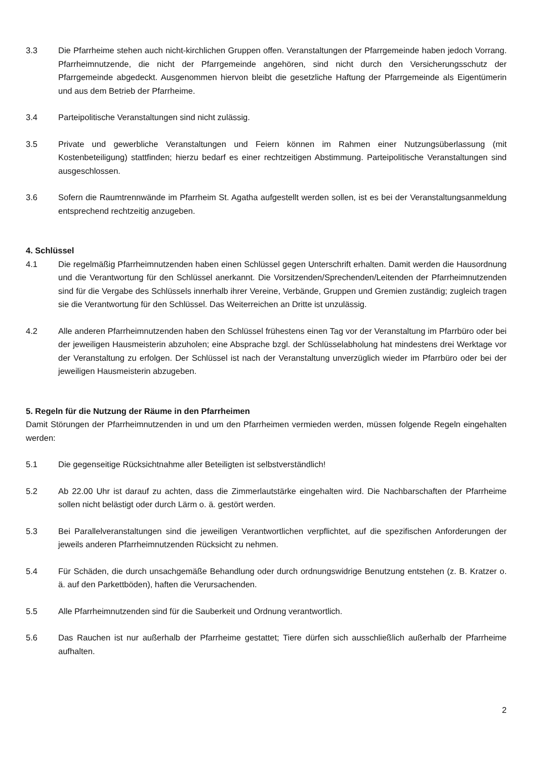3.3 Die Pfarrheime stehen auch nicht-kirchlichen Gruppen offen. Veranstaltungen der Pfarrgemeinde haben jedoch Vorrang. Pfarrheimnutzende, die nicht der Pfarrgemeinde angehören, sind nicht durch den Versicherungsschutz der Pfarrgemeinde abgedeckt. Ausgenommen hiervon bleibt die gesetzliche Haftung der Pfarrgemeinde als Eigentümerin und aus dem Betrieb der Pfarrheime.
3.4 Parteipolitische Veranstaltungen sind nicht zulässig.
3.5 Private und gewerbliche Veranstaltungen und Feiern können im Rahmen einer Nutzungsüberlassung (mit Kostenbeteiligung) stattfinden; hierzu bedarf es einer rechtzeitigen Abstimmung. Parteipolitische Veranstaltungen sind ausgeschlossen.
3.6 Sofern die Raumtrennwände im Pfarrheim St. Agatha aufgestellt werden sollen, ist es bei der Veranstaltungsanmeldung entsprechend rechtzeitig anzugeben.
4. Schlüssel
4.1 Die regelmäßig Pfarrheimnutzenden haben einen Schlüssel gegen Unterschrift erhalten. Damit werden die Hausordnung und die Verantwortung für den Schlüssel anerkannt. Die Vorsitzenden/Sprechenden/Leitenden der Pfarrheimnutzenden sind für die Vergabe des Schlüssels innerhalb ihrer Vereine, Verbände, Gruppen und Gremien zuständig; zugleich tragen sie die Verantwortung für den Schlüssel. Das Weiterreichen an Dritte ist unzulässig.
4.2 Alle anderen Pfarrheimnutzenden haben den Schlüssel frühestens einen Tag vor der Veranstaltung im Pfarrbüro oder bei der jeweiligen Hausmeisterin abzuholen; eine Absprache bzgl. der Schlüsselabholung hat mindestens drei Werktage vor der Veranstaltung zu erfolgen. Der Schlüssel ist nach der Veranstaltung unverzüglich wieder im Pfarrbüro oder bei der jeweiligen Hausmeisterin abzugeben.
5. Regeln für die Nutzung der Räume in den Pfarrheimen
Damit Störungen der Pfarrheimnutzenden in und um den Pfarrheimen vermieden werden, müssen folgende Regeln eingehalten werden:
5.1 Die gegenseitige Rücksichtnahme aller Beteiligten ist selbstverständlich!
5.2 Ab 22.00 Uhr ist darauf zu achten, dass die Zimmerlautstärke eingehalten wird. Die Nachbarschaften der Pfarrheime sollen nicht belästigt oder durch Lärm o. ä. gestört werden.
5.3 Bei Parallelveranstaltungen sind die jeweiligen Verantwortlichen verpflichtet, auf die spezifischen Anforderungen der jeweils anderen Pfarrheimnutzenden Rücksicht zu nehmen.
5.4 Für Schäden, die durch unsachgemäße Behandlung oder durch ordnungswidrige Benutzung entstehen (z. B. Kratzer o. ä. auf den Parkettböden), haften die Verursachenden.
5.5 Alle Pfarrheimnutzenden sind für die Sauberkeit und Ordnung verantwortlich.
5.6 Das Rauchen ist nur außerhalb der Pfarrheime gestattet; Tiere dürfen sich ausschließlich außerhalb der Pfarrheime aufhalten.
2